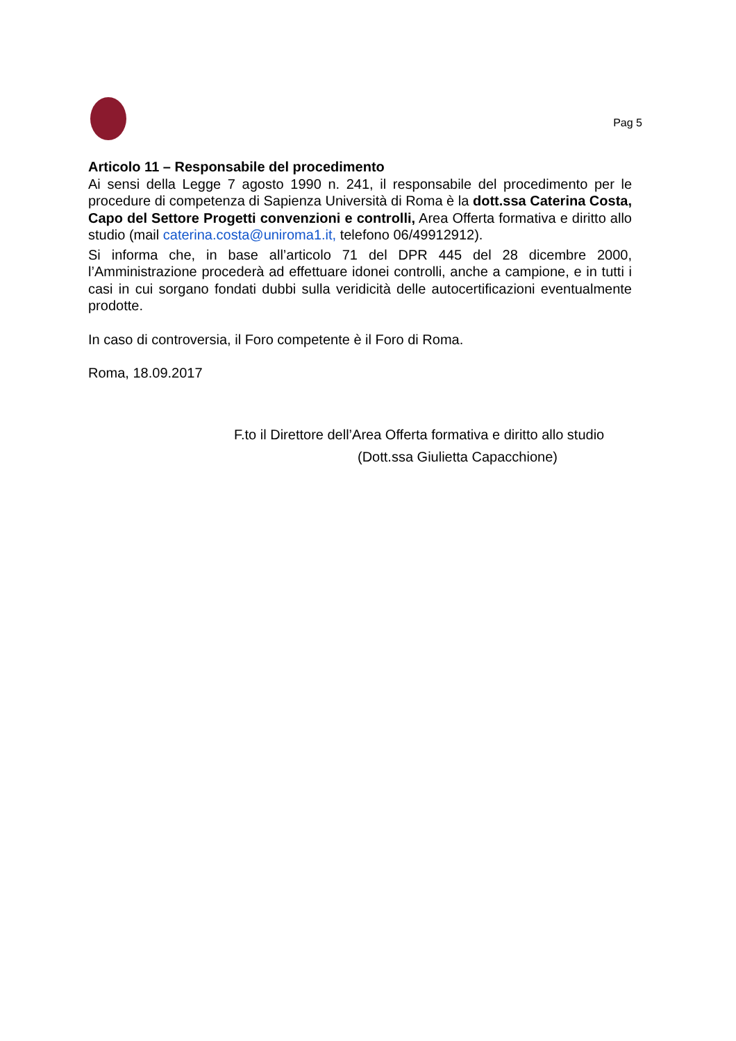Pag 5
Articolo 11 – Responsabile del procedimento
Ai sensi della Legge 7 agosto 1990 n. 241, il responsabile del procedimento per le procedure di competenza di Sapienza Università di Roma è la dott.ssa Caterina Costa, Capo del Settore Progetti convenzioni e controlli, Area Offerta formativa e diritto allo studio (mail caterina.costa@uniroma1.it, telefono 06/49912912).
Si informa che, in base all’articolo 71 del DPR 445 del 28 dicembre 2000, l’Amministrazione procederà ad effettuare idonei controlli, anche a campione, e in tutti i casi in cui sorgano fondati dubbi sulla veridicità delle autocertificazioni eventualmente prodotte.
In caso di controversia, il Foro competente è il Foro di Roma.
Roma, 18.09.2017
F.to il Direttore dell’Area Offerta formativa e diritto allo studio
(Dott.ssa Giulietta Capacchione)